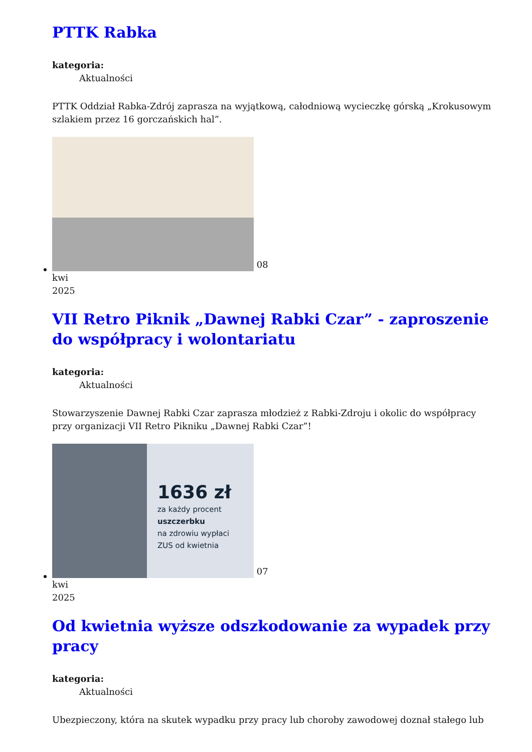PTTK Rabka
kategoria:
Aktualności
PTTK Oddział Rabka-Zdrój zaprasza na wyjątkową, całodniową wycieczkę górską „Krokusowym szlakiem przez 16 gorczańskich hal”.
08
kwi
2025
VII Retro Piknik „Dawnej Rabki Czar” - zaproszenie do współpracy i wolontariatu
kategoria:
Aktualności
Stowarzyszenie Dawnej Rabki Czar zaprasza młodzież z Rabki-Zdroju i okolic do współpracy przy organizacji VII Retro Pikniku „Dawnej Rabki Czar”!
1636 zł za każdy procent
uszczerbku
na zdrowiu wypłaci
ZUS od kwietnia 07
kwi
2025
Od kwietnia wyższe odszkodowanie za wypadek przy pracy
kategoria:
Aktualności
Ubezpieczony, która na skutek wypadku przy pracy lub choroby zawodowej doznał stałego lub